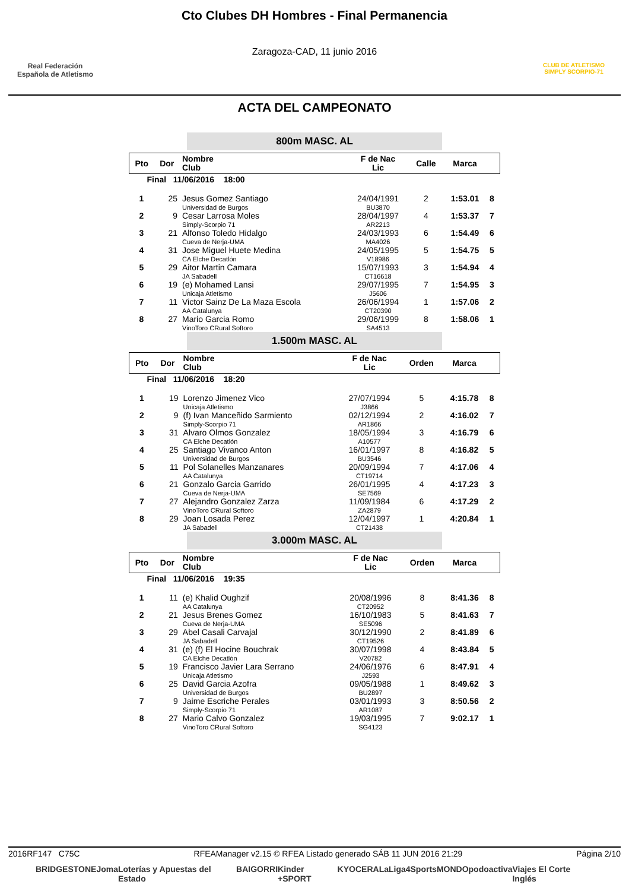Real Federación
Española de Atletismo
Cto Clubes DH Hombres - Final Permanencia
Zaragoza-CAD, 11 junio 2016
CLUB DE ATLETISMO
SIMPLY SCORPIO-71
ACTA DEL CAMPEONATO
800m MASC. AL
| Pto | Dor | Nombre Club | F de Nac Lic | Calle | Marca | |
| --- | --- | --- | --- | --- | --- | --- |
| Final 11/06/2016 18:00 | | | | | | |
| 1 | 25 | Jesus Gomez Santiago Universidad de Burgos | 24/04/1991 BU3870 | 2 | 1:53.01 | 8 |
| 2 | 9 | Cesar Larrosa Moles Simply-Scorpio 71 | 28/04/1997 AR2213 | 4 | 1:53.37 | 7 |
| 3 | 21 | Alfonso Toledo Hidalgo Cueva de Nerja-UMA | 24/03/1993 MA4026 | 6 | 1:54.49 | 6 |
| 4 | 31 | Jose Miguel Huete Medina CA Elche Decatlón | 24/05/1995 V18986 | 5 | 1:54.75 | 5 |
| 5 | 29 | Aitor Martin Camara JA Sabadell | 15/07/1993 CT16618 | 3 | 1:54.94 | 4 |
| 6 | 19 | (e) Mohamed Lansi Unicaja Atletismo | 29/07/1995 J5606 | 7 | 1:54.95 | 3 |
| 7 | 11 | Victor Sainz De La Maza Escola AA Catalunya | 26/06/1994 CT20390 | 1 | 1:57.06 | 2 |
| 8 | 27 | Mario Garcia Romo VinoToro CRural Softoro | 29/06/1999 SA4513 | 8 | 1:58.06 | 1 |
1.500m MASC. AL
| Pto | Dor | Nombre Club | F de Nac Lic | Orden | Marca | |
| --- | --- | --- | --- | --- | --- | --- |
| Final 11/06/2016 18:20 | | | | | | |
| 1 | 19 | Lorenzo Jimenez Vico Unicaja Atletismo | 27/07/1994 J3866 | 5 | 4:15.78 | 8 |
| 2 | 9 | (f) Ivan Manceñido Sarmiento Simply-Scorpio 71 | 02/12/1994 AR1866 | 2 | 4:16.02 | 7 |
| 3 | 31 | Alvaro Olmos Gonzalez CA Elche Decatlón | 18/05/1994 A10577 | 3 | 4:16.79 | 6 |
| 4 | 25 | Santiago Vivanco Anton Universidad de Burgos | 16/01/1997 BU3546 | 8 | 4:16.82 | 5 |
| 5 | 11 | Pol Solanelles Manzanares AA Catalunya | 20/09/1994 CT19714 | 7 | 4:17.06 | 4 |
| 6 | 21 | Gonzalo Garcia Garrido Cueva de Nerja-UMA | 26/01/1995 SE7569 | 4 | 4:17.23 | 3 |
| 7 | 27 | Alejandro Gonzalez Zarza VinoToro CRural Softoro | 11/09/1984 ZA2879 | 6 | 4:17.29 | 2 |
| 8 | 29 | Joan Losada Perez JA Sabadell | 12/04/1997 CT21438 | 1 | 4:20.84 | 1 |
3.000m MASC. AL
| Pto | Dor | Nombre Club | F de Nac Lic | Orden | Marca | |
| --- | --- | --- | --- | --- | --- | --- |
| Final 11/06/2016 19:35 | | | | | | |
| 1 | 11 | (e) Khalid Oughzif AA Catalunya | 20/08/1996 CT20952 | 8 | 8:41.36 | 8 |
| 2 | 21 | Jesus Brenes Gomez Cueva de Nerja-UMA | 16/10/1983 SE5096 | 5 | 8:41.63 | 7 |
| 3 | 29 | Abel Casali Carvajal JA Sabadell | 30/12/1990 CT19526 | 2 | 8:41.89 | 6 |
| 4 | 31 | (e) (f) El Hocine Bouchrak CA Elche Decatlón | 30/07/1998 V20782 | 4 | 8:43.84 | 5 |
| 5 | 19 | Francisco Javier Lara Serrano Unicaja Atletismo | 24/06/1976 J2593 | 6 | 8:47.91 | 4 |
| 6 | 25 | David Garcia Azofra Universidad de Burgos | 09/05/1988 BU2897 | 1 | 8:49.62 | 3 |
| 7 | 9 | Jaime Escriche Perales Simply-Scorpio 71 | 03/01/1993 AR1087 | 3 | 8:50.56 | 2 |
| 8 | 27 | Mario Calvo Gonzalez VinoToro CRural Softoro | 19/03/1995 SG4123 | 7 | 9:02.17 | 1 |
2016RF147 C75C RFEAManager v2.15 © RFEA Listado generado SÁB 11 JUN 2016 21:29 Página 2/10
BRIDGESTONE Joma Loterías y Apuestas del Estado BAIGORRI Kinder +SPORT KYOCERA LaLiga4Sports MONDO podoactiva Viajes El Corte Inglés